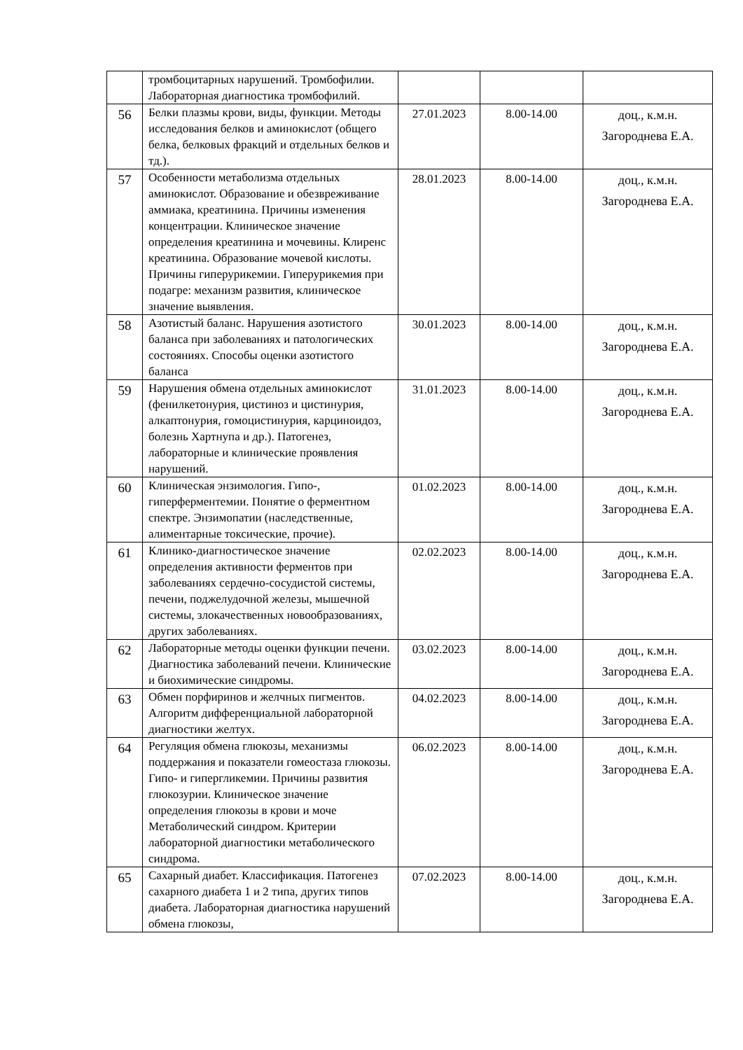| | тромбоцитарных нарушений. Тромбофилии. Лабораторная диагностика тромбофилий. | | | |
| 56 | Белки плазмы крови, виды, функции. Методы исследования белков и аминокислот (общего белка, белковых фракций и отдельных белков и тд.). | 27.01.2023 | 8.00-14.00 | доц., к.м.н. Загороднева Е.А. |
| 57 | Особенности метаболизма отдельных аминокислот. Образование и обезвреживание аммиака, креатинина. Причины изменения концентрации. Клиническое значение определения креатинина и мочевины. Клиренс креатинина. Образование мочевой кислоты. Причины гиперурикемии. Гиперурикемия при подагре: механизм развития, клиническое значение выявления. | 28.01.2023 | 8.00-14.00 | доц., к.м.н. Загороднева Е.А. |
| 58 | Азотистый баланс. Нарушения азотистого баланса при заболеваниях и патологических состояниях. Способы оценки азотистого баланса | 30.01.2023 | 8.00-14.00 | доц., к.м.н. Загороднева Е.А. |
| 59 | Нарушения обмена отдельных аминокислот (фенилкетонурия, цистиноз и цистинурия, алкаптонурия, гомоцистинурия, карциноидоз, болезнь Хартнупа и др.). Патогенез, лабораторные и клинические проявления нарушений. | 31.01.2023 | 8.00-14.00 | доц., к.м.н. Загороднева Е.А. |
| 60 | Клиническая энзимология. Гипо-, гиперферментемии. Понятие о ферментном спектре. Энзимопатии (наследственные, алиментарные токсические, прочие). | 01.02.2023 | 8.00-14.00 | доц., к.м.н. Загороднева Е.А. |
| 61 | Клинико-диагностическое значение определения активности ферментов при заболеваниях сердечно-сосудистой системы, печени, поджелудочной железы, мышечной системы, злокачественных новообразованиях, других заболеваниях. | 02.02.2023 | 8.00-14.00 | доц., к.м.н. Загороднева Е.А. |
| 62 | Лабораторные методы оценки функции печени. Диагностика заболеваний печени. Клинические и биохимические синдромы. | 03.02.2023 | 8.00-14.00 | доц., к.м.н. Загороднева Е.А. |
| 63 | Обмен порфиринов и желчных пигментов. Алгоритм дифференциальной лабораторной диагностики желтух. | 04.02.2023 | 8.00-14.00 | доц., к.м.н. Загороднева Е.А. |
| 64 | Регуляция обмена глюкозы, механизмы поддержания и показатели гомеостаза глюкозы. Гипо- и гипергликемии. Причины развития глюкозурии. Клиническое значение определения глюкозы в крови и моче Метаболический синдром. Критерии лабораторной диагностики метаболического синдрома. | 06.02.2023 | 8.00-14.00 | доц., к.м.н. Загороднева Е.А. |
| 65 | Сахарный диабет. Классификация. Патогенез сахарного диабета 1 и 2 типа, других типов диабета. Лабораторная диагностика нарушений обмена глюкозы, | 07.02.2023 | 8.00-14.00 | доц., к.м.н. Загороднева Е.А. |